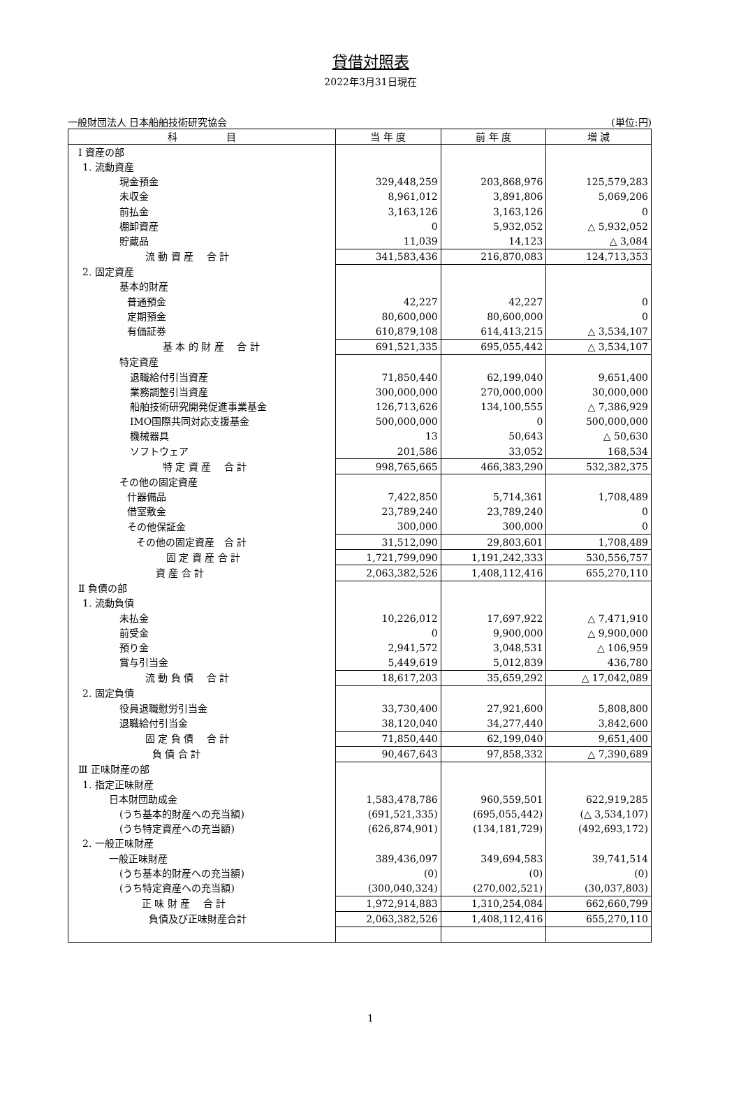貸借対照表
2022年3月31日現在
一般財団法人 日本船舶技術研究協会 (単位:円)
| 科 目 | 当 年 度 | 前 年 度 | 増 減 |
| --- | --- | --- | --- |
| Ⅰ 資産の部 | | | |
| 1. 流動資産 | | | |
| 現金預金 | 329,448,259 | 203,868,976 | 125,579,283 |
| 未収金 | 8,961,012 | 3,891,806 | 5,069,206 |
| 前払金 | 3,163,126 | 3,163,126 | 0 |
| 棚卸資産 | 0 | 5,932,052 | △ 5,932,052 |
| 貯蔵品 | 11,039 | 14,123 | △ 3,084 |
| 流 動 資 産 合 計 | 341,583,436 | 216,870,083 | 124,713,353 |
| 2. 固定資産 | | | |
| 基本的財産 | | | |
| 普通預金 | 42,227 | 42,227 | 0 |
| 定期預金 | 80,600,000 | 80,600,000 | 0 |
| 有価証券 | 610,879,108 | 614,413,215 | △ 3,534,107 |
| 基 本 的 財 産 合 計 | 691,521,335 | 695,055,442 | △ 3,534,107 |
| 特定資産 | | | |
| 退職給付引当資産 | 71,850,440 | 62,199,040 | 9,651,400 |
| 業務調整引当資産 | 300,000,000 | 270,000,000 | 30,000,000 |
| 船舶技術研究開発促進事業基金 | 126,713,626 | 134,100,555 | △ 7,386,929 |
| IMO国際共同対応支援基金 | 500,000,000 | 0 | 500,000,000 |
| 機械器具 | 13 | 50,643 | △ 50,630 |
| ソフトウェア | 201,586 | 33,052 | 168,534 |
| 特 定 資 産 合 計 | 998,765,665 | 466,383,290 | 532,382,375 |
| その他の固定資産 | | | |
| 什器備品 | 7,422,850 | 5,714,361 | 1,708,489 |
| 借室敷金 | 23,789,240 | 23,789,240 | 0 |
| その他保証金 | 300,000 | 300,000 | 0 |
| その他の固定資産 合 計 | 31,512,090 | 29,803,601 | 1,708,489 |
| 固 定 資 産 合 計 | 1,721,799,090 | 1,191,242,333 | 530,556,757 |
| 資 産 合 計 | 2,063,382,526 | 1,408,112,416 | 655,270,110 |
| Ⅱ 負債の部 | | | |
| 1. 流動負債 | | | |
| 未払金 | 10,226,012 | 17,697,922 | △ 7,471,910 |
| 前受金 | 0 | 9,900,000 | △ 9,900,000 |
| 預り金 | 2,941,572 | 3,048,531 | △ 106,959 |
| 賞与引当金 | 5,449,619 | 5,012,839 | 436,780 |
| 流 動 負 債 合 計 | 18,617,203 | 35,659,292 | △ 17,042,089 |
| 2. 固定負債 | | | |
| 役員退職慰労引当金 | 33,730,400 | 27,921,600 | 5,808,800 |
| 退職給付引当金 | 38,120,040 | 34,277,440 | 3,842,600 |
| 固 定 負 債 合 計 | 71,850,440 | 62,199,040 | 9,651,400 |
| 負 債 合 計 | 90,467,643 | 97,858,332 | △ 7,390,689 |
| Ⅲ 正味財産の部 | | | |
| 1. 指定正味財産 | | | |
| 日本財団助成金 | 1,583,478,786 | 960,559,501 | 622,919,285 |
| (うち基本的財産への充当額) | (691,521,335) | (695,055,442) | (△ 3,534,107) |
| (うち特定資産への充当額) | (626,874,901) | (134,181,729) | (492,693,172) |
| 2. 一般正味財産 | | | |
| 一般正味財産 | 389,436,097 | 349,694,583 | 39,741,514 |
| (うち基本的財産への充当額) | (0) | (0) | (0) |
| (うち特定資産への充当額) | (300,040,324) | (270,002,521) | (30,037,803) |
| 正 味 財 産 合 計 | 1,972,914,883 | 1,310,254,084 | 662,660,799 |
| 負債及び正味財産合計 | 2,063,382,526 | 1,408,112,416 | 655,270,110 |
1